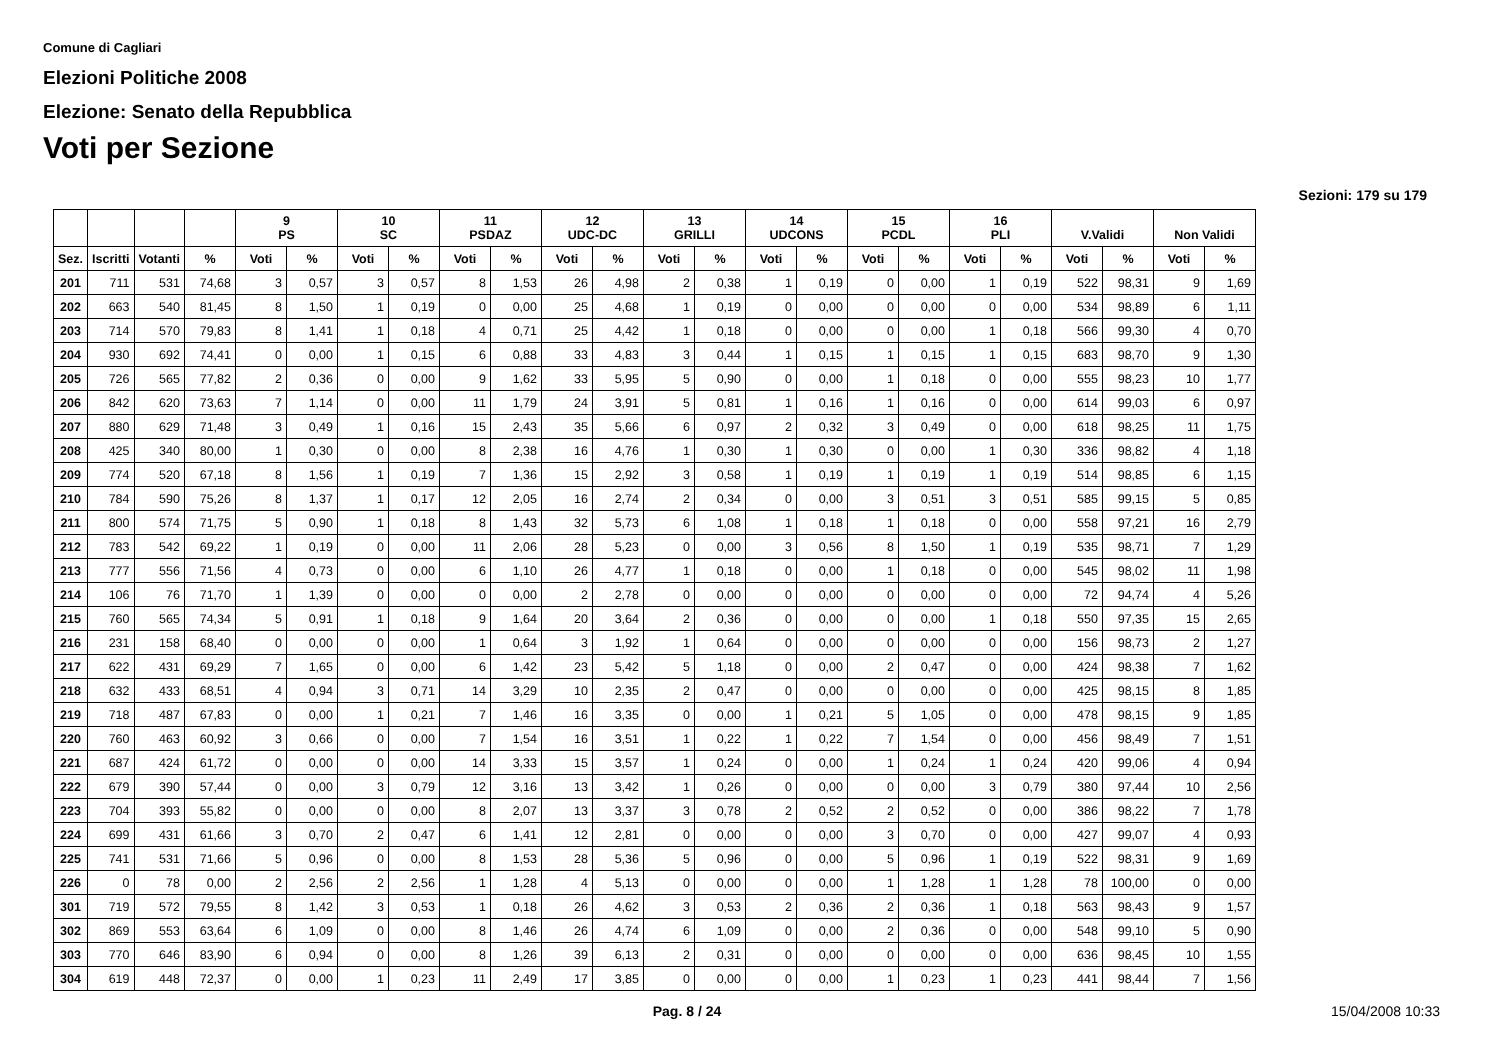Comune di Cagliari
Elezioni Politiche 2008
Elezione: Senato della Repubblica
Voti per Sezione
Sezioni: 179 su 179
| | | | | 9 PS | | 10 SC | | 11 PSDAZ | | 12 UDC-DC | | 13 GRILLI | | 14 UDCONS | | 15 PCDL | | 16 PLI | | V.Validi | | Non Validi | |
| --- | --- | --- | --- | --- | --- | --- | --- | --- | --- | --- | --- | --- | --- | --- | --- | --- | --- | --- | --- | --- | --- | --- | --- |
| Sez. | Iscritti | Votanti | % | Voti | % | Voti | % | Voti | % | Voti | % | Voti | % | Voti | % | Voti | % | Voti | % | Voti | % | Voti | % |
| 201 | 711 | 531 | 74,68 | 3 | 0,57 | 3 | 0,57 | 8 | 1,53 | 26 | 4,98 | 2 | 0,38 | 1 | 0,19 | 0 | 0,00 | 1 | 0,19 | 522 | 98,31 | 9 | 1,69 |
| 202 | 663 | 540 | 81,45 | 8 | 1,50 | 1 | 0,19 | 0 | 0,00 | 25 | 4,68 | 1 | 0,19 | 0 | 0,00 | 0 | 0,00 | 0 | 0,00 | 534 | 98,89 | 6 | 1,11 |
| 203 | 714 | 570 | 79,83 | 8 | 1,41 | 1 | 0,18 | 4 | 0,71 | 25 | 4,42 | 1 | 0,18 | 0 | 0,00 | 0 | 0,00 | 1 | 0,18 | 566 | 99,30 | 4 | 0,70 |
| 204 | 930 | 692 | 74,41 | 0 | 0,00 | 1 | 0,15 | 6 | 0,88 | 33 | 4,83 | 3 | 0,44 | 1 | 0,15 | 1 | 0,15 | 1 | 0,15 | 683 | 98,70 | 9 | 1,30 |
| 205 | 726 | 565 | 77,82 | 2 | 0,36 | 0 | 0,00 | 9 | 1,62 | 33 | 5,95 | 5 | 0,90 | 0 | 0,00 | 1 | 0,18 | 0 | 0,00 | 555 | 98,23 | 10 | 1,77 |
| 206 | 842 | 620 | 73,63 | 7 | 1,14 | 0 | 0,00 | 11 | 1,79 | 24 | 3,91 | 5 | 0,81 | 1 | 0,16 | 1 | 0,16 | 0 | 0,00 | 614 | 99,03 | 6 | 0,97 |
| 207 | 880 | 629 | 71,48 | 3 | 0,49 | 1 | 0,16 | 15 | 2,43 | 35 | 5,66 | 6 | 0,97 | 2 | 0,32 | 3 | 0,49 | 0 | 0,00 | 618 | 98,25 | 11 | 1,75 |
| 208 | 425 | 340 | 80,00 | 1 | 0,30 | 0 | 0,00 | 8 | 2,38 | 16 | 4,76 | 1 | 0,30 | 1 | 0,30 | 0 | 0,00 | 1 | 0,30 | 336 | 98,82 | 4 | 1,18 |
| 209 | 774 | 520 | 67,18 | 8 | 1,56 | 1 | 0,19 | 7 | 1,36 | 15 | 2,92 | 3 | 0,58 | 1 | 0,19 | 1 | 0,19 | 1 | 0,19 | 514 | 98,85 | 6 | 1,15 |
| 210 | 784 | 590 | 75,26 | 8 | 1,37 | 1 | 0,17 | 12 | 2,05 | 16 | 2,74 | 2 | 0,34 | 0 | 0,00 | 3 | 0,51 | 3 | 0,51 | 585 | 99,15 | 5 | 0,85 |
| 211 | 800 | 574 | 71,75 | 5 | 0,90 | 1 | 0,18 | 8 | 1,43 | 32 | 5,73 | 6 | 1,08 | 1 | 0,18 | 1 | 0,18 | 0 | 0,00 | 558 | 97,21 | 16 | 2,79 |
| 212 | 783 | 542 | 69,22 | 1 | 0,19 | 0 | 0,00 | 11 | 2,06 | 28 | 5,23 | 0 | 0,00 | 3 | 0,56 | 8 | 1,50 | 1 | 0,19 | 535 | 98,71 | 7 | 1,29 |
| 213 | 777 | 556 | 71,56 | 4 | 0,73 | 0 | 0,00 | 6 | 1,10 | 26 | 4,77 | 1 | 0,18 | 0 | 0,00 | 1 | 0,18 | 0 | 0,00 | 545 | 98,02 | 11 | 1,98 |
| 214 | 106 | 76 | 71,70 | 1 | 1,39 | 0 | 0,00 | 0 | 0,00 | 2 | 2,78 | 0 | 0,00 | 0 | 0,00 | 0 | 0,00 | 0 | 0,00 | 72 | 94,74 | 4 | 5,26 |
| 215 | 760 | 565 | 74,34 | 5 | 0,91 | 1 | 0,18 | 9 | 1,64 | 20 | 3,64 | 2 | 0,36 | 0 | 0,00 | 0 | 0,00 | 1 | 0,18 | 550 | 97,35 | 15 | 2,65 |
| 216 | 231 | 158 | 68,40 | 0 | 0,00 | 0 | 0,00 | 1 | 0,64 | 3 | 1,92 | 1 | 0,64 | 0 | 0,00 | 0 | 0,00 | 0 | 0,00 | 156 | 98,73 | 2 | 1,27 |
| 217 | 622 | 431 | 69,29 | 7 | 1,65 | 0 | 0,00 | 6 | 1,42 | 23 | 5,42 | 5 | 1,18 | 0 | 0,00 | 2 | 0,47 | 0 | 0,00 | 424 | 98,38 | 7 | 1,62 |
| 218 | 632 | 433 | 68,51 | 4 | 0,94 | 3 | 0,71 | 14 | 3,29 | 10 | 2,35 | 2 | 0,47 | 0 | 0,00 | 0 | 0,00 | 0 | 0,00 | 425 | 98,15 | 8 | 1,85 |
| 219 | 718 | 487 | 67,83 | 0 | 0,00 | 1 | 0,21 | 7 | 1,46 | 16 | 3,35 | 0 | 0,00 | 1 | 0,21 | 5 | 1,05 | 0 | 0,00 | 478 | 98,15 | 9 | 1,85 |
| 220 | 760 | 463 | 60,92 | 3 | 0,66 | 0 | 0,00 | 7 | 1,54 | 16 | 3,51 | 1 | 0,22 | 1 | 0,22 | 7 | 1,54 | 0 | 0,00 | 456 | 98,49 | 7 | 1,51 |
| 221 | 687 | 424 | 61,72 | 0 | 0,00 | 0 | 0,00 | 14 | 3,33 | 15 | 3,57 | 1 | 0,24 | 0 | 0,00 | 1 | 0,24 | 1 | 0,24 | 420 | 99,06 | 4 | 0,94 |
| 222 | 679 | 390 | 57,44 | 0 | 0,00 | 3 | 0,79 | 12 | 3,16 | 13 | 3,42 | 1 | 0,26 | 0 | 0,00 | 0 | 0,00 | 3 | 0,79 | 380 | 97,44 | 10 | 2,56 |
| 223 | 704 | 393 | 55,82 | 0 | 0,00 | 0 | 0,00 | 8 | 2,07 | 13 | 3,37 | 3 | 0,78 | 2 | 0,52 | 2 | 0,52 | 0 | 0,00 | 386 | 98,22 | 7 | 1,78 |
| 224 | 699 | 431 | 61,66 | 3 | 0,70 | 2 | 0,47 | 6 | 1,41 | 12 | 2,81 | 0 | 0,00 | 0 | 0,00 | 3 | 0,70 | 0 | 0,00 | 427 | 99,07 | 4 | 0,93 |
| 225 | 741 | 531 | 71,66 | 5 | 0,96 | 0 | 0,00 | 8 | 1,53 | 28 | 5,36 | 5 | 0,96 | 0 | 0,00 | 5 | 0,96 | 1 | 0,19 | 522 | 98,31 | 9 | 1,69 |
| 226 | 0 | 78 | 0,00 | 2 | 2,56 | 2 | 2,56 | 1 | 1,28 | 4 | 5,13 | 0 | 0,00 | 0 | 0,00 | 1 | 1,28 | 1 | 1,28 | 78 | 100,00 | 0 | 0,00 |
| 301 | 719 | 572 | 79,55 | 8 | 1,42 | 3 | 0,53 | 1 | 0,18 | 26 | 4,62 | 3 | 0,53 | 2 | 0,36 | 2 | 0,36 | 1 | 0,18 | 563 | 98,43 | 9 | 1,57 |
| 302 | 869 | 553 | 63,64 | 6 | 1,09 | 0 | 0,00 | 8 | 1,46 | 26 | 4,74 | 6 | 1,09 | 0 | 0,00 | 2 | 0,36 | 0 | 0,00 | 548 | 99,10 | 5 | 0,90 |
| 303 | 770 | 646 | 83,90 | 6 | 0,94 | 0 | 0,00 | 8 | 1,26 | 39 | 6,13 | 2 | 0,31 | 0 | 0,00 | 0 | 0,00 | 0 | 0,00 | 636 | 98,45 | 10 | 1,55 |
| 304 | 619 | 448 | 72,37 | 0 | 0,00 | 1 | 0,23 | 11 | 2,49 | 17 | 3,85 | 0 | 0,00 | 0 | 0,00 | 1 | 0,23 | 1 | 0,23 | 441 | 98,44 | 7 | 1,56 |
Pag. 8 / 24 15/04/2008 10:33